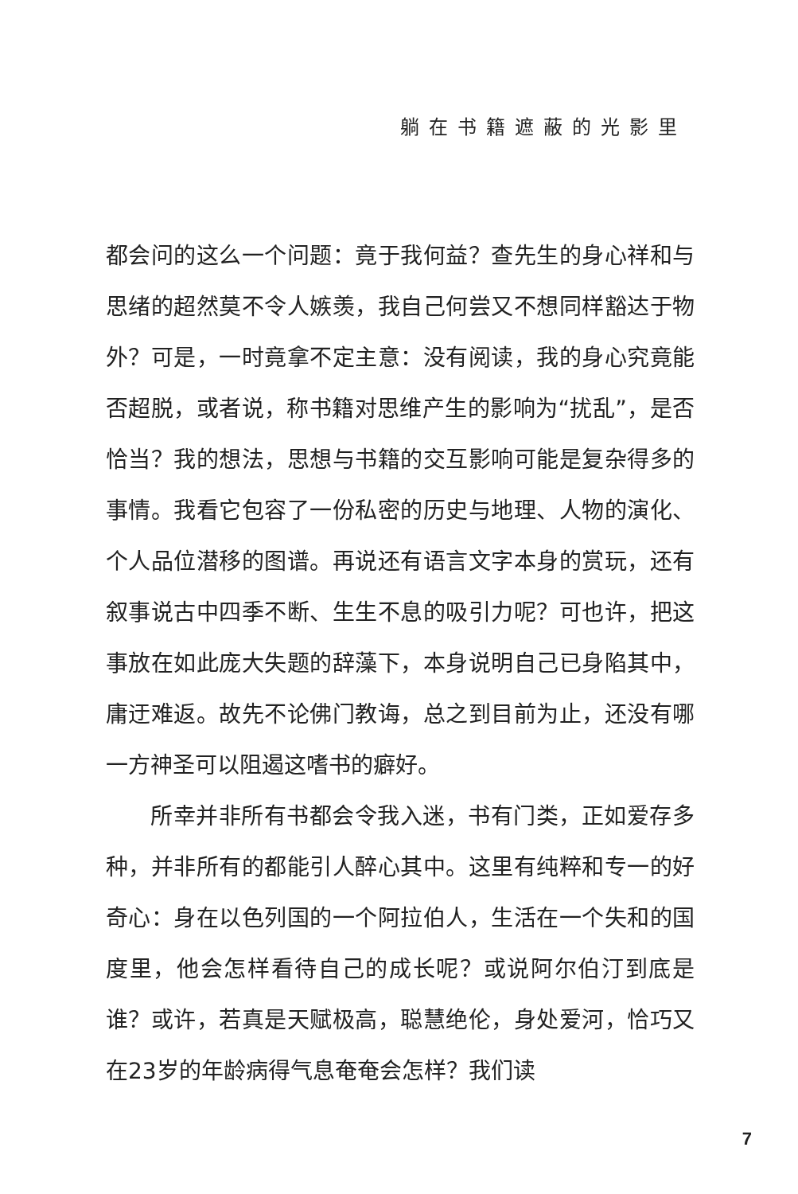躺在书籍遮蔽的光影里
都会问的这么一个问题：竟于我何益？查先生的身心祥和与思绪的超然莫不令人嫉羡，我自己何尝又不想同样豁达于物外？可是，一时竟拿不定主意：没有阅读，我的身心究竟能否超脱，或者说，称书籍对思维产生的影响为“扰乱”，是否恰当？我的想法，思想与书籍的交互影响可能是复杂得多的事情。我看它包容了一份私密的历史与地理、人物的演化、个人品位潜移的图谱。再说还有语言文字本身的赏玩，还有叙事说古中四季不断、生生不息的吸引力呢？可也许，把这事放在如此庞大失题的辞藻下，本身说明自己已身陷其中，庸迂难返。故先不论佛门教诲，总之到目前为止，还没有哪一方神圣可以阻遏这嗜书的癖好。
所幸并非所有书都会令我入迷，书有门类，正如爱存多种，并非所有的都能引人醉心其中。这里有纯粹和专一的好奇心：身在以色列国的一个阿拉伯人，生活在一个失和的国度里，他会怎样看待自己的成长呢？或说阿尔伯汀到底是谁？或许，若真是天赋极高，聪慧绝伦，身处爱河，恰巧又在23岁的年龄病得气息奄奄会怎样？我们读
7